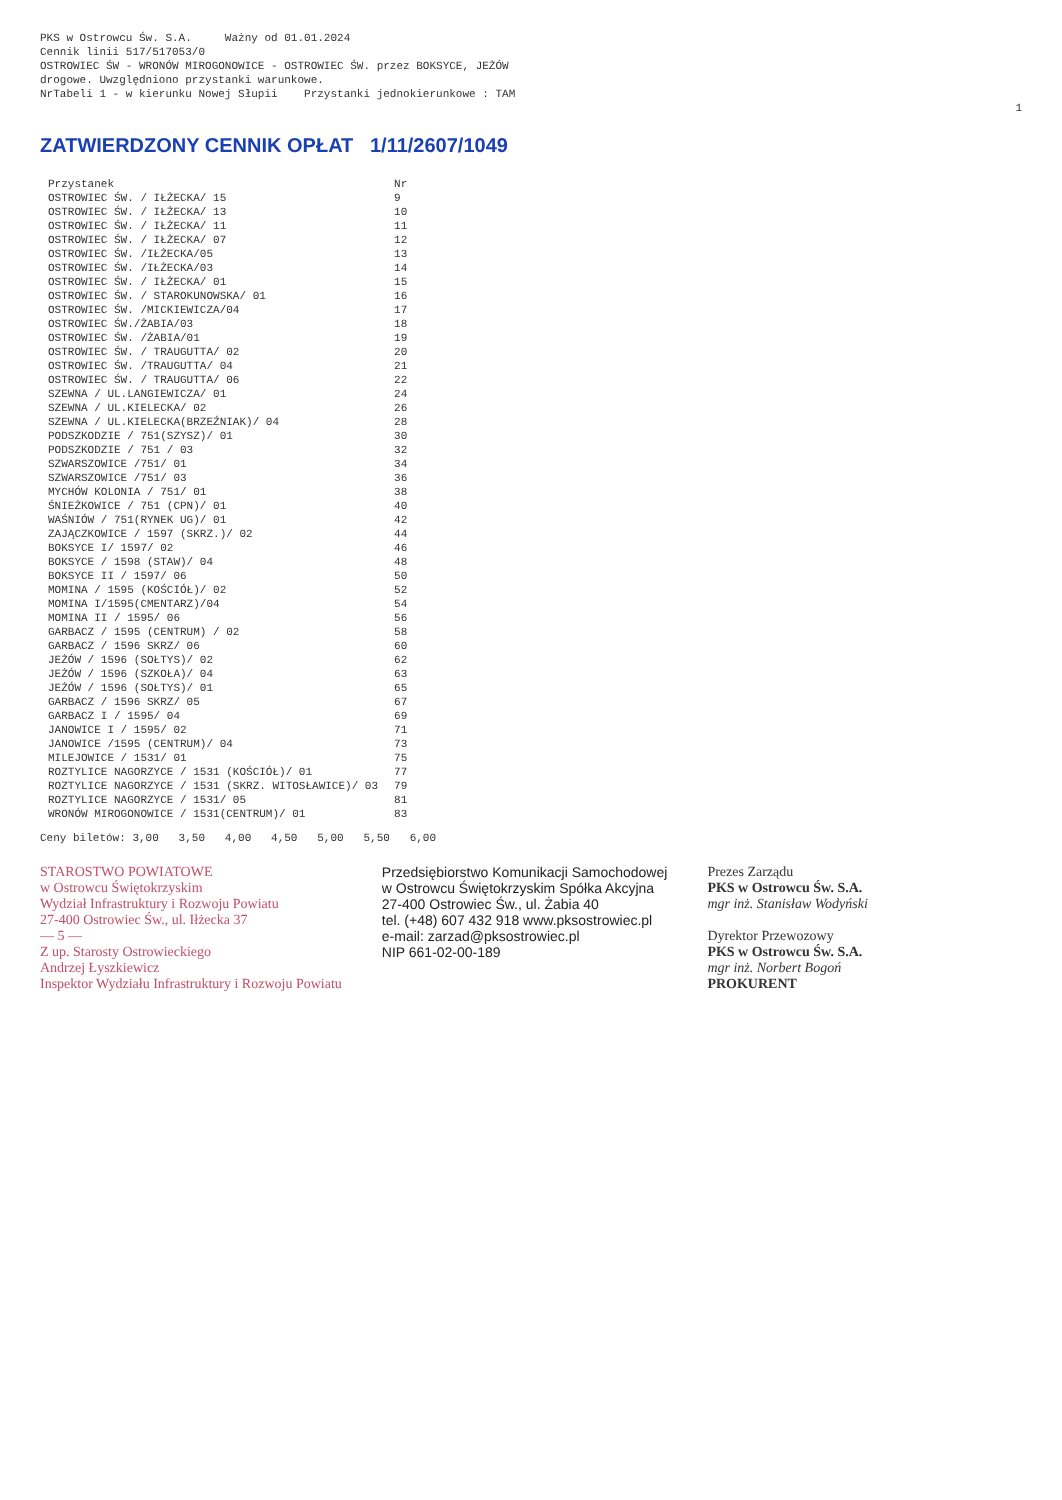PKS w Ostrowcu Św. S.A. Ważny od 01.01.2024
Cennik linii 517/517053/0
OSTROWIEC ŚW - WRONÓW MIROGONOWICE - OSTROWIEC ŚW. przez BOKSYCE, JEŻÓW
drogowe. Uwzględniono przystanki warunkowe.
NrTabeli 1 - w kierunku Nowej Słupii Przystanki jednokierunkowe : TAM
1
ZATWIERDZONY CENNIK OPŁAT 1/11/2607/1049
| Przystanek | Nr |
| --- | --- |
| OSTROWIEC ŚW. / IŁŻECKA/ 15 | 9 |
| OSTROWIEC ŚW. / IŁŻECKA/ 13 | 10 |
| OSTROWIEC ŚW. / IŁŻECKA/ 11 | 11 |
| OSTROWIEC ŚW. / IŁŻECKA/ 07 | 12 |
| OSTROWIEC ŚW. /IŁŻECKA/05 | 13 |
| OSTROWIEC ŚW. /IŁŻECKA/03 | 14 |
| OSTROWIEC ŚW. / IŁŻECKA/ 01 | 15 |
| OSTROWIEC ŚW. / STAROKUNOWSKA/ 01 | 16 |
| OSTROWIEC ŚW. /MICKIEWICZA/04 | 17 |
| OSTROWIEC ŚW./ŻABIA/03 | 18 |
| OSTROWIEC ŚW. /ŻABIA/01 | 19 |
| OSTROWIEC ŚW. / TRAUGUTTA/ 02 | 20 |
| OSTROWIEC ŚW. /TRAUGUTTA/ 04 | 21 |
| OSTROWIEC ŚW. / TRAUGUTTA/ 06 | 22 |
| SZEWNA / UL.LANGIEWICZA/ 01 | 24 |
| SZEWNA / UL.KIELECKA/ 02 | 26 |
| SZEWNA / UL.KIELECKA(BRZEŹNIAK)/ 04 | 28 |
| PODSZKODZIE / 751(SZYSZ)/ 01 | 30 |
| PODSZKODZIE / 751 / 03 | 32 |
| SZWARSZOWICE /751/ 01 | 34 |
| SZWARSZOWICE /751/ 03 | 36 |
| MYCHÓW KOLONIA / 751/ 01 | 38 |
| ŚNIEŻKOWICE / 751 (CPN)/ 01 | 40 |
| WAŚNIÓW / 751(RYNEK UG)/ 01 | 42 |
| ZAJĄCZKOWICE / 1597 (SKRZ.)/ 02 | 44 |
| BOKSYCE I/ 1597/ 02 | 46 |
| BOKSYCE / 1598 (STAW)/ 04 | 48 |
| BOKSYCE II / 1597/ 06 | 50 |
| MOMINA / 1595 (KOŚCIÓŁ)/ 02 | 52 |
| MOMINA I/1595(CMENTARZ)/04 | 54 |
| MOMINA II / 1595/ 06 | 56 |
| GARBACZ / 1595 (CENTRUM) / 02 | 58 |
| GARBACZ / 1596 SKRZ/ 06 | 60 |
| JEŻÓW / 1596 (SOŁTYS)/ 02 | 62 |
| JEŻÓW / 1596 (SZKOŁA)/ 04 | 63 |
| JEŻÓW / 1596 (SOŁTYS)/ 01 | 65 |
| GARBACZ / 1596 SKRZ/ 05 | 67 |
| GARBACZ I / 1595/ 04 | 69 |
| JANOWICE I / 1595/ 02 | 71 |
| JANOWICE /1595 (CENTRUM)/ 04 | 73 |
| MILEJOWICE / 1531/ 01 | 75 |
| ROZTYLICE NAGORZYCE / 1531 (KOŚCIÓŁ)/ 01 | 77 |
| ROZTYLICE NAGORZYCE / 1531 (SKRZ. WITOSŁAWICE)/ 03 | 79 |
| ROZTYLICE NAGORZYCE / 1531/ 05 | 81 |
| WRONÓW MIROGONOWICE / 1531(CENTRUM)/ 01 | 83 |
Ceny biletów: 3,00 3,50 4,00 4,50 5,00 5,50 6,00
STAROSTWO POWIATOWE
w Ostrowcu Świętokrzyskim
Wydział Infrastruktury i Rozwoju Powiatu
27-400 Ostrowiec Św., ul. Iłżecka 37
— 5 —
Z up. Starosty Ostrowieckiego
Andrzej Łyszkiewicz
Inspektor Wydziału Infrastruktury i Rozwoju Powiatu
Przedsiębiorstwo Komunikacji Samochodowej
w Ostrowcu Świętokrzyskim Spółka Akcyjna
27-400 Ostrowiec Św., ul. Żabia 40
tel. (+48) 607 432 918 www.pksostrowiec.pl
e-mail: zarzad@pksostrowiec.pl
NIP 661-02-00-189
Prezes Zarządu
PKS w Ostrowcu Św. S.A.
mgr inż. Stanisław Wodyński
Dyrektor Przewozowy
PKS w Ostrowcu Św. S.A.
mgr inż. Norbert Bogoń
PROKURENT